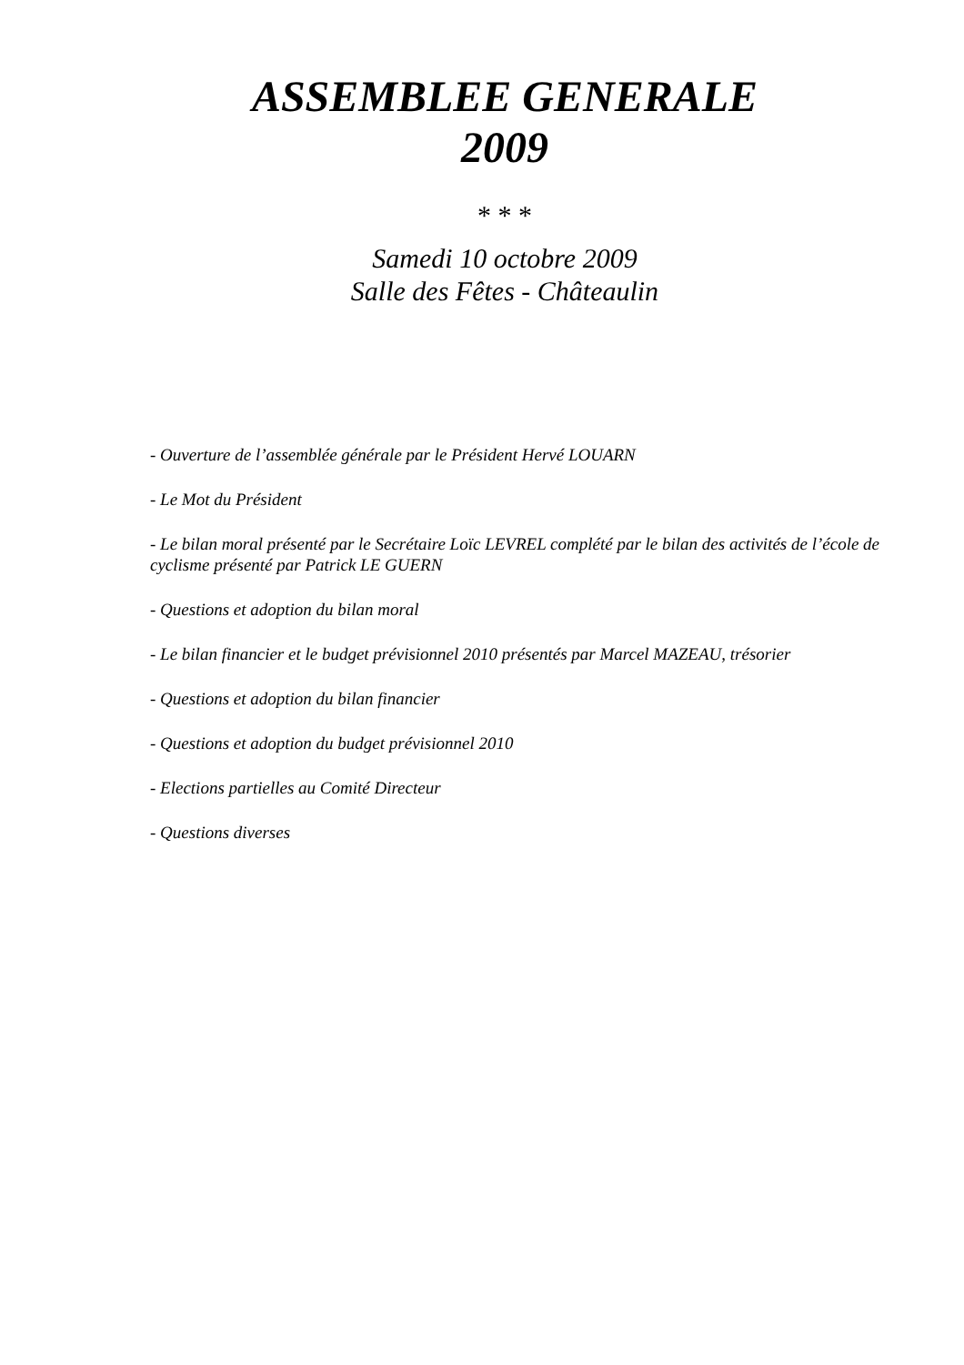ASSEMBLEE GENERALE
2009
* * *
Samedi 10 octobre 2009
Salle des Fêtes - Châteaulin
- Ouverture de l’assemblée générale par le Président Hervé LOUARN
- Le Mot du Président
- Le bilan moral présenté par le Secrétaire Loïc LEVREL complété par le bilan des activités de l’école de cyclisme présenté par Patrick LE GUERN
- Questions et adoption du bilan moral
- Le bilan financier et le budget prévisionnel 2010 présentés par Marcel MAZEAU, trésorier
- Questions et adoption du bilan financier
- Questions et adoption du budget prévisionnel 2010
- Elections partielles au Comité Directeur
- Questions diverses